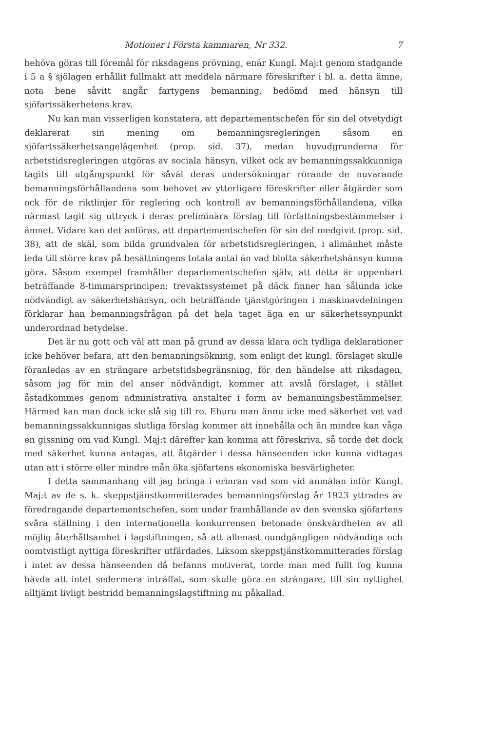Motioner i Första kammaren, Nr 332. 7
behöva göras till föremål för riksdagens prövning, enär Kungl. Maj:t genom stadgande i 5 a § sjölagen erhållit fullmakt att meddela närmare föreskrifter i bl. a. detta ämne, nota bene såvitt angår fartygens bemanning, bedömd med hänsyn till sjöfartssäkerhetens krav.
Nu kan man visserligen konstatera, att departementschefen för sin del otvetydigt deklarerat sin mening om bemanningsregleringen såsom en sjöfartssäkerhetsangelägenhet (prop. sid. 37), medan huvudgrunderna för arbetstidsregleringen utgöras av sociala hänsyn, vilket ock av bemanningssakkunniga tagits till utgångspunkt för såväl deras undersökningar rörande de nuvarande bemanningsförhållandena som behovet av ytterligare föreskrifter eller åtgärder som ock för de riktlinjer för reglering och kontroll av bemanningsförhållandena, vilka närmast tagit sig uttryck i deras preliminära förslag till författningsbestämmelser i ämnet. Vidare kan det anföras, att departementschefen för sin del medgivit (prop. sid. 38), att de skäl, som bilda grundvalen för arbetstidsregleringen, i allmänhet måste leda till större krav på besättningens totala antal än vad blotta säkerhetshänsyn kunna göra. Såsom exempel framhåller departementschefen själv, att detta är uppenbart beträffande 8-timmarsprincipen; trevaktssystemet på däck finner han sålunda icke nödvändigt av säkerhetshänsyn, och beträffande tjänstgöringen i maskinavdelningen förklarar han bemanningsfrågan på det hela taget äga en ur säkerhetssynpunkt underordnad betydelse.
Det är nu gott och väl att man på grund av dessa klara och tydliga deklarationer icke behöver befara, att den bemanningsökning, som enligt det kungl. förslaget skulle föranledas av en strängare arbetstidsbegränsning, för den händelse att riksdagen, såsom jag för min del anser nödvändigt, kommer att avslå förslaget, i stället åstadkommes genom administrativa anstalter i form av bemanningsbestämmelser. Härmed kan man dock icke slå sig till ro. Ehuru man ännu icke med säkerhet vet vad bemanningssakkunnigas slutliga förslag kommer att innehålla och än mindre kan våga en gissning om vad Kungl. Maj:t därefter kan komma att föreskriva, så torde det dock med säkerhet kunna antagas, att åtgärder i dessa hänseenden icke kunna vidtagas utan att i större eller mindre mån öka sjöfartens ekonomiska besvärligheter.
I detta sammanhang vill jag bringa i erinran vad som vid anmälan inför Kungl. Maj:t av de s. k. skeppstjänstkommitterades bemanningsförslag år 1923 yttrades av föredragande departementschefen, som under framhållande av den svenska sjöfartens svåra ställning i den internationella konkurrensen betonade önskvärdheten av all möjlig återhållsamhet i lagstiftningen, så att allenast oundgängligen nödvändiga och oomtvistligt nyttiga föreskrifter utfärdades. Liksom skeppstjänstkommitterades förslag i intet av dessa hänseenden då befanns motiverat, torde man med fullt fog kunna hävda att intet sedermera inträffat, som skulle göra en strängare, till sin nyttighet alltjämt livligt bestridd bemanningslagstiftning nu påkallad.